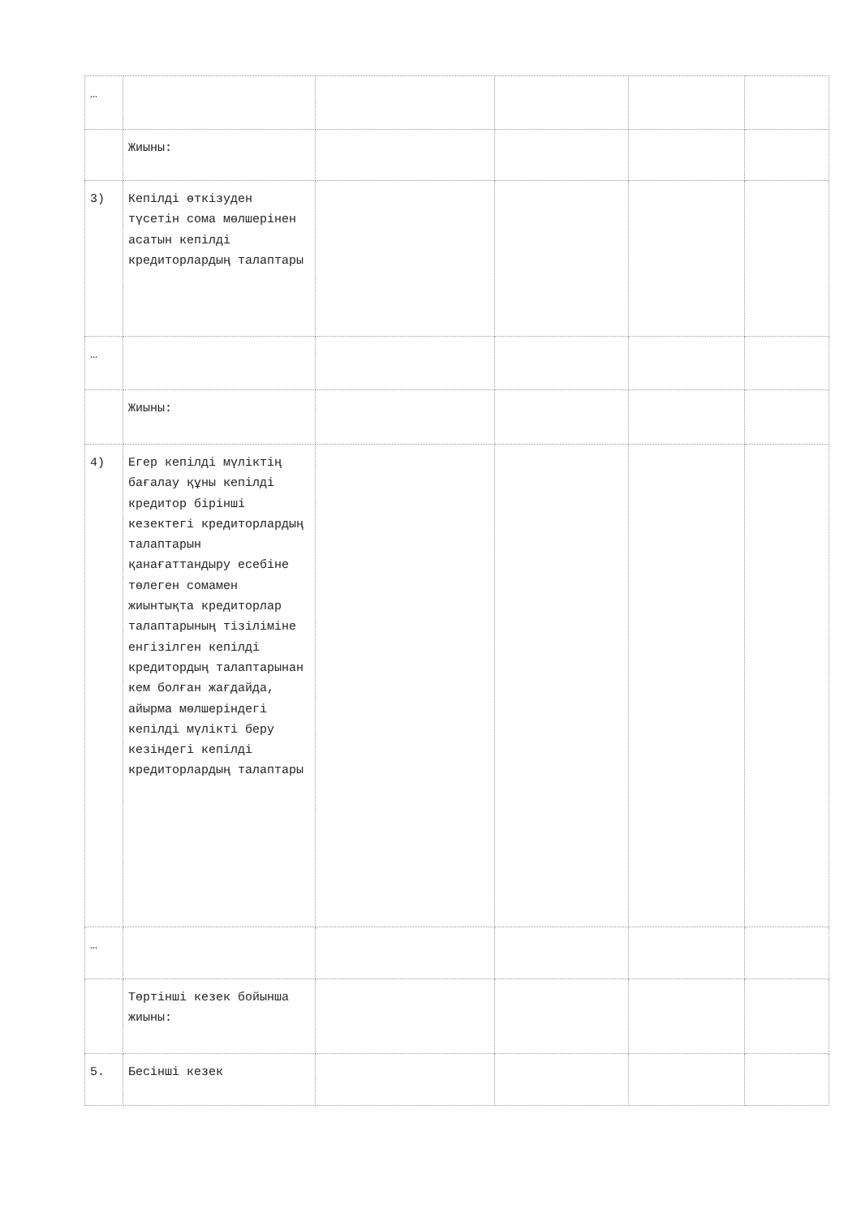| … | | | | | |
| | Жиыны: | | | | |
| 3) | Кепілді өткізуден түсетін сома мөлшерінен асатын кепілді кредиторлардың талаптары | | | | |
| … | | | | | |
| | Жиыны: | | | | |
| 4) | Егер кепілді мүліктің бағалау құны кепілді кредитор бірінші кезектегі кредиторлардың талаптарын қанағаттандыру есебіне төлеген сомамен жиынтықта кредиторлар талаптарының тізіліміне енгізілген кепілді кредитордың талаптарынан кем болған жағдайда, айырма мөлшеріндегі кепілді мүлікті беру кезіндегі кепілді кредиторлардың талаптары | | | | |
| … | | | | | |
| | Төртінші кезек бойынша жиыны: | | | | |
| 5. | Бесінші кезек | | | | |